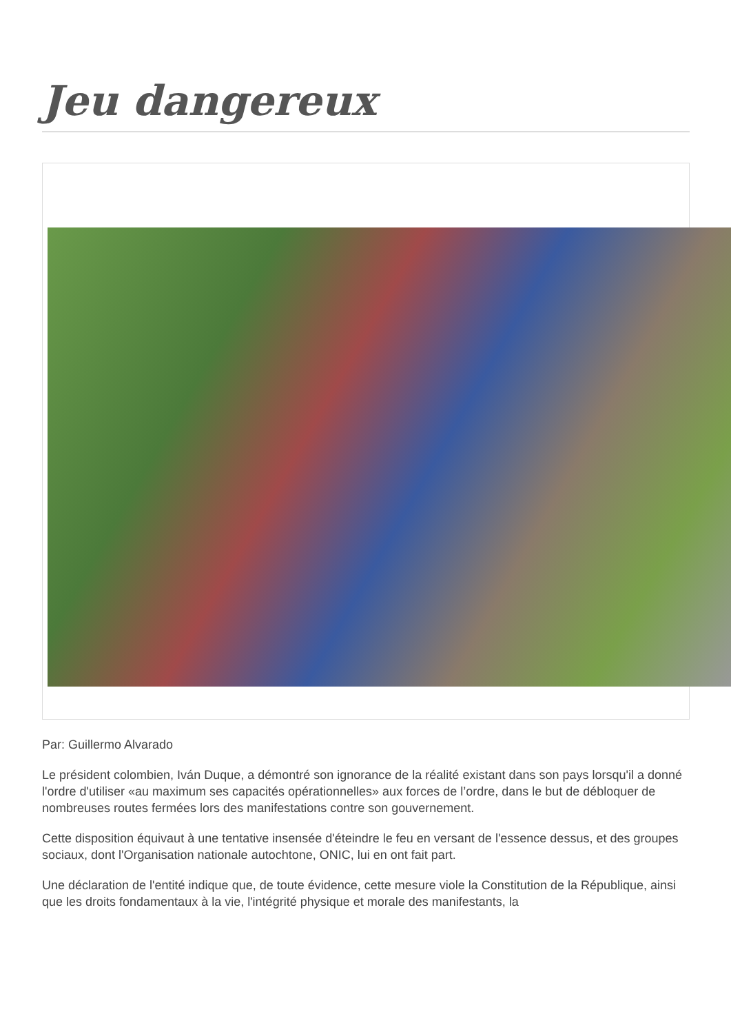Jeu dangereux
Par: Guillermo Alvarado
Le président colombien, Iván Duque, a démontré son ignorance de la réalité existant dans son pays lorsqu'il a donné l'ordre d'utiliser «au maximum ses capacités opérationnelles» aux forces de l’ordre, dans le but de débloquer de nombreuses routes fermées lors des manifestations contre son gouvernement.
Cette disposition équivaut à une tentative insensée d'éteindre le feu en versant de l'essence dessus, et des groupes sociaux, dont l'Organisation nationale autochtone, ONIC, lui en ont fait part.
Une déclaration de l'entité indique que, de toute évidence, cette mesure viole la Constitution de la République, ainsi que les droits fondamentaux à la vie, l'intégrité physique et morale des manifestants, la